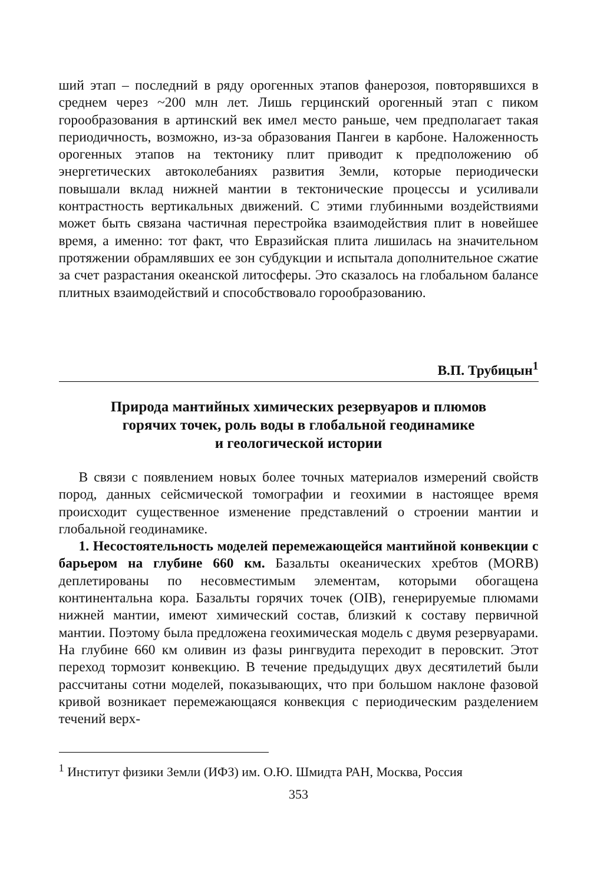ший этап – последний в ряду орогенных этапов фанерозоя, повторявшихся в среднем через ~200 млн лет. Лишь герцинский орогенный этап с пиком горообразования в артинский век имел место раньше, чем предполагает такая периодичность, возможно, из-за образования Пангеи в карбоне. Наложенность орогенных этапов на тектонику плит приводит к предположению об энергетических автоколебаниях развития Земли, которые периодически повышали вклад нижней мантии в тектонические процессы и усиливали контрастность вертикальных движений. С этими глубинными воздействиями может быть связана частичная перестройка взаимодействия плит в новейшее время, а именно: тот факт, что Евразийская плита лишилась на значительном протяжении обрамлявших ее зон субдукции и испытала дополнительное сжатие за счет разрастания океанской литосферы. Это сказалось на глобальном балансе плитных взаимодействий и способствовало горообразованию.
В.П. Трубицын<sup>1</sup>
Природа мантийных химических резервуаров и плюмов
горячих точек, роль воды в глобальной геодинамике
и геологической истории
В связи с появлением новых более точных материалов измерений свойств пород, данных сейсмической томографии и геохимии в настоящее время происходит существенное изменение представлений о строении мантии и глобальной геодинамике.
1. Несостоятельность моделей перемежающейся мантийной конвекции с барьером на глубине 660 км. Базальты океанических хребтов (MORB) деплетированы по несовместимым элементам, которыми обогащена континентальна кора. Базальты горячих точек (OIB), генерируемые плюмами нижней мантии, имеют химический состав, близкий к составу первичной мантии. Поэтому была предложена геохимическая модель с двумя резервуарами. На глубине 660 км оливин из фазы рингвудита переходит в перовскит. Этот переход тормозит конвекцию. В течение предыдущих двух десятилетий были рассчитаны сотни моделей, показывающих, что при большом наклоне фазовой кривой возникает перемежающаяся конвекция с периодическим разделением течений верх-
<sup>1</sup> Институт физики Земли (ИФЗ) им. О.Ю. Шмидта РАН, Москва, Россия
353